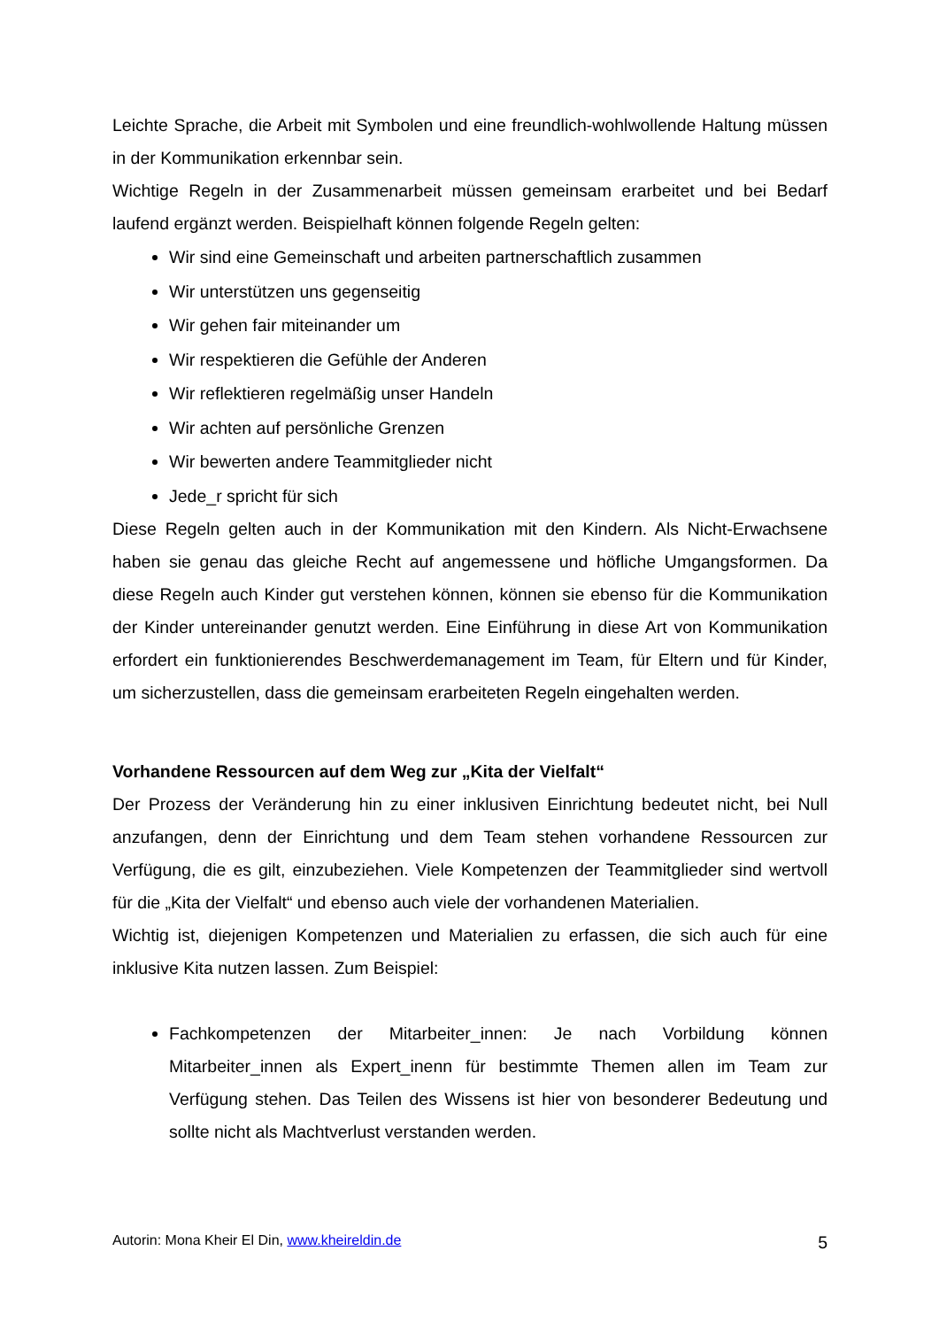Leichte Sprache, die Arbeit mit Symbolen und eine freundlich-wohlwollende Haltung müssen in der Kommunikation erkennbar sein.
Wichtige Regeln in der Zusammenarbeit müssen gemeinsam erarbeitet und bei Bedarf laufend ergänzt werden. Beispielhaft können folgende Regeln gelten:
Wir sind eine Gemeinschaft und arbeiten partnerschaftlich zusammen
Wir unterstützen uns gegenseitig
Wir gehen fair miteinander um
Wir respektieren die Gefühle der Anderen
Wir reflektieren regelmäßig unser Handeln
Wir achten auf persönliche Grenzen
Wir bewerten andere Teammitglieder nicht
Jede_r spricht für sich
Diese Regeln gelten auch in der Kommunikation mit den Kindern. Als Nicht-Erwachsene haben sie genau das gleiche Recht auf angemessene und höfliche Umgangsformen. Da diese Regeln auch Kinder gut verstehen können, können sie ebenso für die Kommunikation der Kinder untereinander genutzt werden. Eine Einführung in diese Art von Kommunikation erfordert ein funktionierendes Beschwerdemanagement im Team, für Eltern und für Kinder, um sicherzustellen, dass die gemeinsam erarbeiteten Regeln eingehalten werden.
Vorhandene Ressourcen auf dem Weg zur „Kita der Vielfalt“
Der Prozess der Veränderung hin zu einer inklusiven Einrichtung bedeutet nicht, bei Null anzufangen, denn der Einrichtung und dem Team stehen vorhandene Ressourcen zur Verfügung, die es gilt, einzubeziehen. Viele Kompetenzen der Teammitglieder sind wertvoll für die „Kita der Vielfalt“ und ebenso auch viele der vorhandenen Materialien.
Wichtig ist, diejenigen Kompetenzen und Materialien zu erfassen, die sich auch für eine inklusive Kita nutzen lassen. Zum Beispiel:
Fachkompetenzen der Mitarbeiter_innen: Je nach Vorbildung können Mitarbeiter_innen als Expert_inenn für bestimmte Themen allen im Team zur Verfügung stehen. Das Teilen des Wissens ist hier von besonderer Bedeutung und sollte nicht als Machtverlust verstanden werden.
Autorin: Mona Kheir El Din, www.kheireldin.de 5